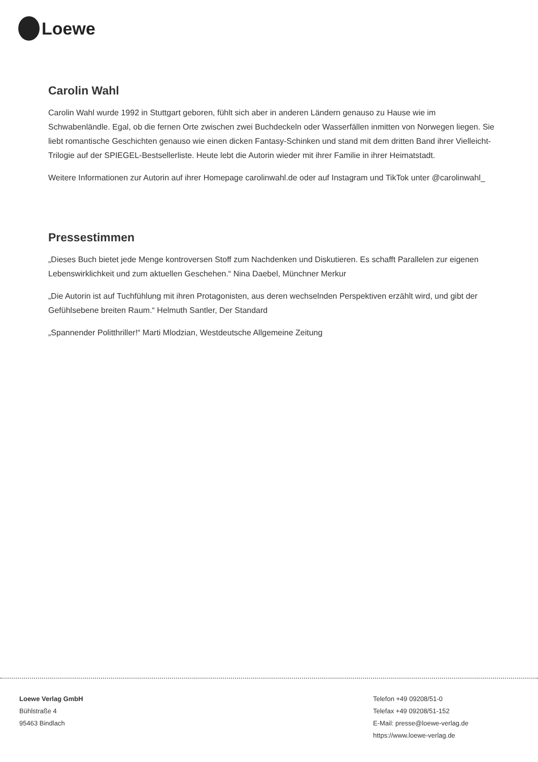Loewe
Carolin Wahl
Carolin Wahl wurde 1992 in Stuttgart geboren, fühlt sich aber in anderen Ländern genauso zu Hause wie im Schwabenländle. Egal, ob die fernen Orte zwischen zwei Buchdeckeln oder Wasserfällen inmitten von Norwegen liegen. Sie liebt romantische Geschichten genauso wie einen dicken Fantasy-Schinken und stand mit dem dritten Band ihrer Vielleicht-Trilogie auf der SPIEGEL-Bestsellerliste. Heute lebt die Autorin wieder mit ihrer Familie in ihrer Heimatstadt.
Weitere Informationen zur Autorin auf ihrer Homepage carolinwahl.de oder auf Instagram und TikTok unter @carolinwahl_
Pressestimmen
„Dieses Buch bietet jede Menge kontroversen Stoff zum Nachdenken und Diskutieren. Es schafft Parallelen zur eigenen Lebenswirklichkeit und zum aktuellen Geschehen.“ Nina Daebel, Münchner Merkur
„Die Autorin ist auf Tuchfühlung mit ihren Protagonisten, aus deren wechselnden Perspektiven erzählt wird, und gibt der Gefühlsebene breiten Raum.“ Helmuth Santler, Der Standard
„Spannender Politthriller!“ Marti Mlodzian, Westdeutsche Allgemeine Zeitung
Loewe Verlag GmbH
Bühlstraße 4
95463 Bindlach
Telefon +49 09208/51-0
Telefax +49 09208/51-152
E-Mail: presse@loewe-verlag.de
https://www.loewe-verlag.de